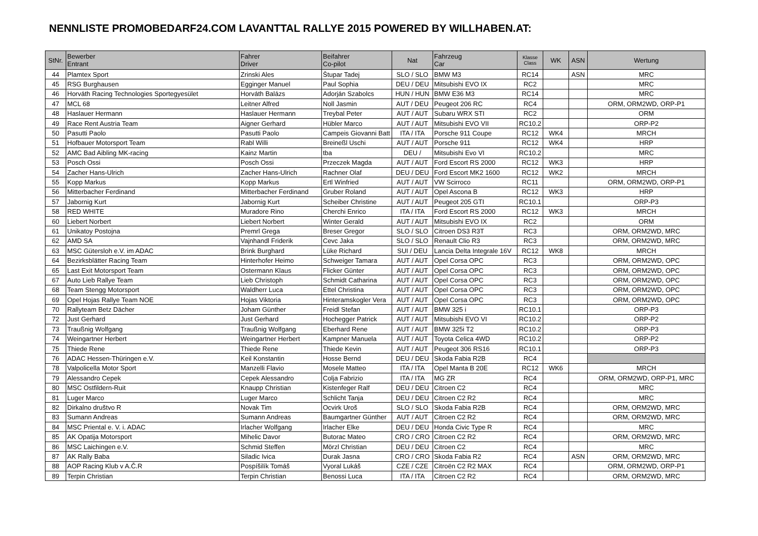NENNLISTE PROMOBEDARF24.COM LAVANTTAL RALLYE 2015 POWERED BY WILLHABEN.AT:
| StNr. | Bewerber Entrant | Fahrer Driver | Beifahrer Co-pilot | Nat | Fahrzeug Car | Klasse Class | WK | ASN | Wertung |
| --- | --- | --- | --- | --- | --- | --- | --- | --- | --- |
| 44 | Plamtex Sport | Zrinski Ales | Štupar Tadej | SLO / SLO | BMW M3 | RC14 | | ASN | MRC |
| 45 | RSG Burghausen | Egginger Manuel | Paul Sophia | DEU / DEU | Mitsubishi EVO IX | RC2 | | | MRC |
| 46 | Horváth Racing Technologies Sportegyesület | Horváth Balázs | Adorján Szabolcs | HUN / HUN | BMW E36 M3 | RC14 | | | MRC |
| 47 | MCL 68 | Leitner Alfred | Noll Jasmin | AUT / DEU | Peugeot 206 RC | RC4 | | | ORM, ORM2WD, ORP-P1 |
| 48 | Haslauer Hermann | Haslauer Hermann | Treybal Peter | AUT / AUT | Subaru WRX STI | RC2 | | | ORM |
| 49 | Race Rent Austria Team | Aigner Gerhard | Hübler Marco | AUT / AUT | Mitsubishi EVO VII | RC10.2 | | | ORP-P2 |
| 50 | Pasutti Paolo | Pasutti Paolo | Campeis Giovanni Batt | ITA / ITA | Porsche 911 Coupe | RC12 | WK4 | | MRCH |
| 51 | Hofbauer Motorsport Team | Rabl Willi | Breineßl Uschi | AUT / AUT | Porsche 911 | RC12 | WK4 | | HRP |
| 52 | AMC Bad Aibling MK-racing | Kainz Martin | tba | DEU / | Mitsubishi Evo VI | RC10.2 | | | MRC |
| 53 | Posch Ossi | Posch Ossi | Przeczek Magda | AUT / AUT | Ford Escort RS 2000 | RC12 | WK3 | | HRP |
| 54 | Zacher Hans-Ulrich | Zacher Hans-Ulrich | Rachner Olaf | DEU / DEU | Ford Escort MK2 1600 | RC12 | WK2 | | MRCH |
| 55 | Kopp Markus | Kopp Markus | Ertl Winfried | AUT / AUT | VW Scirroco | RC11 | | | ORM, ORM2WD, ORP-P1 |
| 56 | Mitterbacher Ferdinand | Mitterbacher Ferdinand | Gruber Roland | AUT / AUT | Opel Ascona B | RC12 | WK3 | | HRP |
| 57 | Jabornig Kurt | Jabornig Kurt | Scheiber Christine | AUT / AUT | Peugeot 205 GTI | RC10.1 | | | ORP-P3 |
| 58 | RED WHITE | Muradore Rino | Cherchi Enrico | ITA / ITA | Ford Escort RS 2000 | RC12 | WK3 | | MRCH |
| 60 | Liebert Norbert | Liebert Norbert | Winter Gerald | AUT / AUT | Mitsubishi EVO IX | RC2 | | | ORM |
| 61 | Unikatoy Postojna | Premrl Grega | Breser Gregor | SLO / SLO | Citroen DS3 R3T | RC3 | | | ORM, ORM2WD, MRC |
| 62 | AMD SA | Vajnhandl Friderik | Cevc Jaka | SLO / SLO | Renault Clio R3 | RC3 | | | ORM, ORM2WD, MRC |
| 63 | MSC Gütersloh e.V. im ADAC | Brink Burghard | Lüke Richard | SUI / DEU | Lancia Delta Integrale 16V | RC12 | WK8 | | MRCH |
| 64 | Bezirksblätter Racing Team | Hinterhofer Heimo | Schweiger Tamara | AUT / AUT | Opel Corsa OPC | RC3 | | | ORM, ORM2WD, OPC |
| 65 | Last Exit Motorsport Team | Ostermann Klaus | Flicker Günter | AUT / AUT | Opel Corsa OPC | RC3 | | | ORM, ORM2WD, OPC |
| 67 | Auto Lieb Rallye Team | Lieb Christoph | Schmidt Catharina | AUT / AUT | Opel Corsa OPC | RC3 | | | ORM, ORM2WD, OPC |
| 68 | Team Stengg Motorsport | Waldherr Luca | Ettel Christina | AUT / AUT | Opel Corsa OPC | RC3 | | | ORM, ORM2WD, OPC |
| 69 | Opel Hojas Rallye Team NOE | Hojas Viktoria | Hinteramskogler Vera | AUT / AUT | Opel Corsa OPC | RC3 | | | ORM, ORM2WD, OPC |
| 70 | Rallyteam Betz Dächer | Joham Günther | Freidl Stefan | AUT / AUT | BMW 325 i | RC10.1 | | | ORP-P3 |
| 72 | Just Gerhard | Just Gerhard | Hochegger Patrick | AUT / AUT | Mitsubishi EVO VI | RC10.2 | | | ORP-P2 |
| 73 | Traußnig Wolfgang | Traußnig Wolfgang | Eberhard Rene | AUT / AUT | BMW 325i T2 | RC10.2 | | | ORP-P3 |
| 74 | Weingartner Herbert | Weingartner Herbert | Kampner Manuela | AUT / AUT | Toyota Celica 4WD | RC10.2 | | | ORP-P2 |
| 75 | Thiede Rene | Thiede Rene | Thiede Kevin | AUT / AUT | Peugeot 306 RS16 | RC10.1 | | | ORP-P3 |
| 76 | ADAC Hessen-Thüringen e.V. | Keil Konstantin | Hosse Bernd | DEU / DEU | Skoda Fabia R2B | RC4 | | | |
| 78 | Valpolicella Motor Sport | Manzelli Flavio | Mosele Matteo | ITA / ITA | Opel Manta B 20E | RC12 | WK6 | | MRCH |
| 79 | Alessandro Cepek | Cepek Alessandro | Colja Fabrizio | ITA / ITA | MG ZR | RC4 | | | ORM, ORM2WD, ORP-P1, MRC |
| 80 | MSC Ostfildern-Ruit | Knaupp Christian | Kistenfeger Ralf | DEU / DEU | Citroen C2 | RC4 | | | MRC |
| 81 | Luger Marco | Luger Marco | Schlicht Tanja | DEU / DEU | Citroen C2 R2 | RC4 | | | MRC |
| 82 | Dirkalno društvo R | Novak Tim | Ocvirk Uroš | SLO / SLO | Skoda Fabia R2B | RC4 | | | ORM, ORM2WD, MRC |
| 83 | Sumann Andreas | Sumann Andreas | Baumgartner Günther | AUT / AUT | Citroen C2 R2 | RC4 | | | ORM, ORM2WD, MRC |
| 84 | MSC Priental e. V. i. ADAC | Irlacher Wolfgang | Irlacher Elke | DEU / DEU | Honda Civic Type R | RC4 | | | MRC |
| 85 | AK Opatija Motorsport | Mihelic Davor | Butorac Mateo | CRO / CRO | Citroen C2 R2 | RC4 | | | ORM, ORM2WD, MRC |
| 86 | MSC Laichingen e.V. | Schmid Steffen | Mörzl Christian | DEU / DEU | Citroen C2 | RC4 | | | MRC |
| 87 | AK Rally Baba | Siladic Ivica | Durak Jasna | CRO / CRO | Skoda Fabia R2 | RC4 | | ASN | ORM, ORM2WD, MRC |
| 88 | AOP Racing Klub v A.Č.R | Pospíšilík Tomáš | Vyoral Lukáš | CZE / CZE | Citroën C2 R2 MAX | RC4 | | | ORM, ORM2WD, ORP-P1 |
| 89 | Terpin Christian | Terpin Christian | Benossi Luca | ITA / ITA | Citroen C2 R2 | RC4 | | | ORM, ORM2WD, MRC |